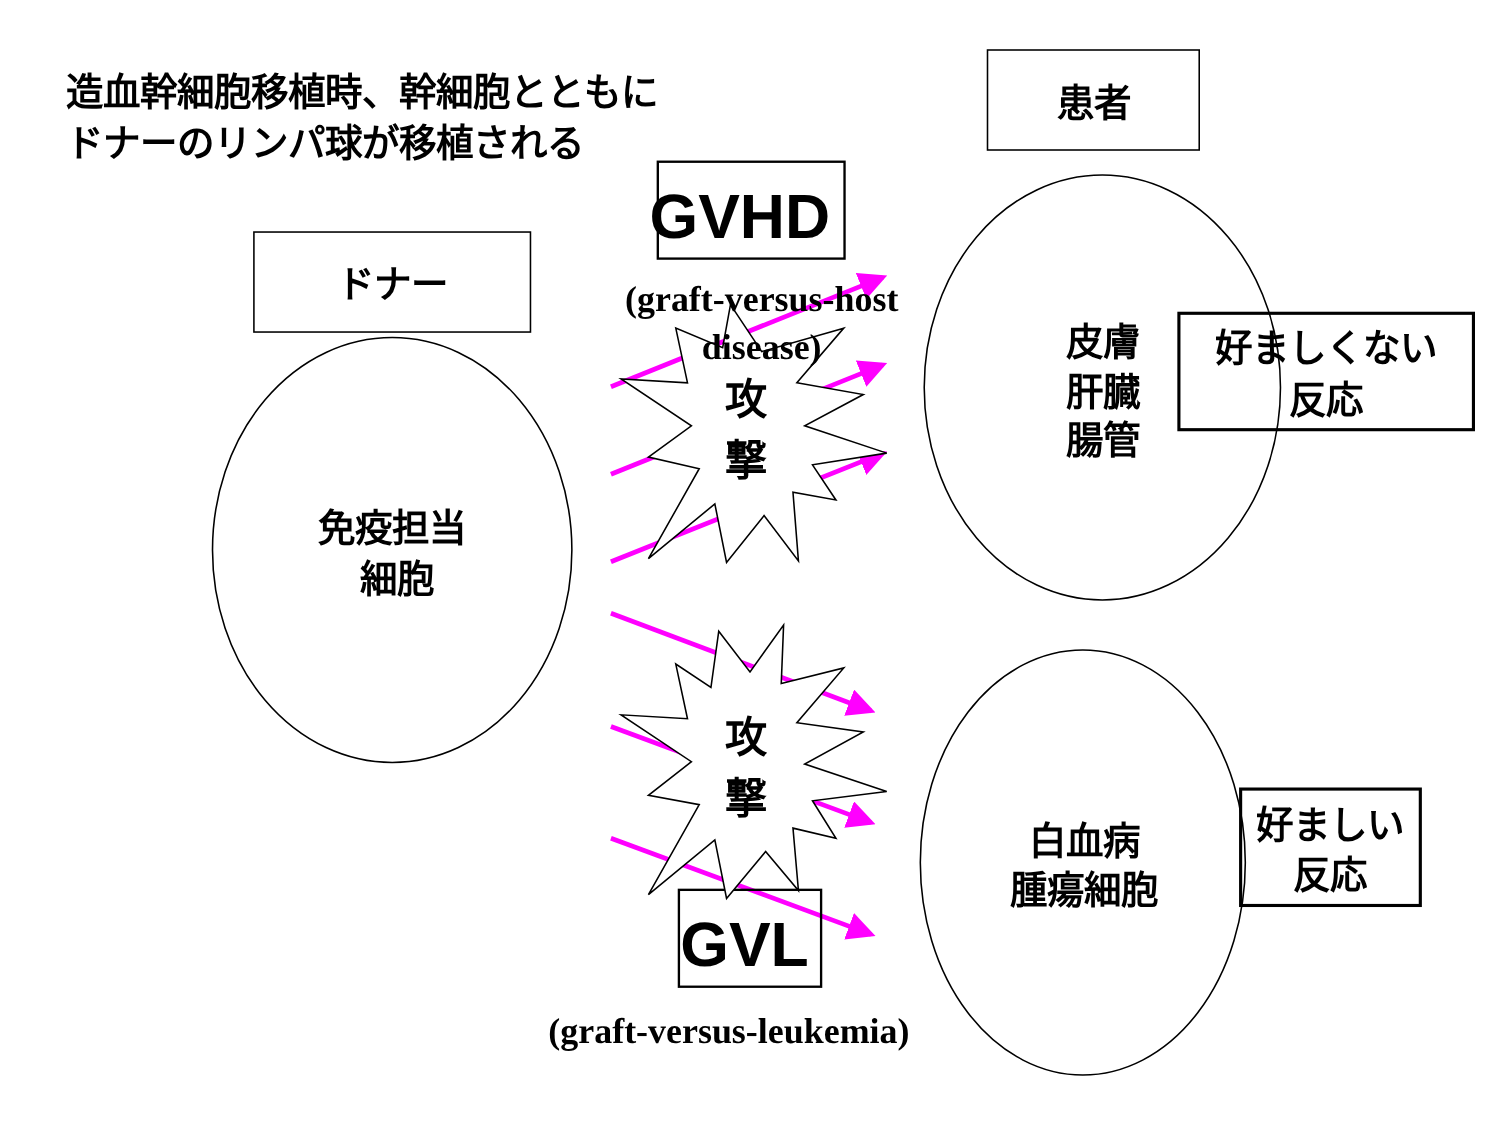造血幹細胞移植時、幹細胞とともに
ドナーのリンパ球が移植される
患者
GVHD
(graft-versus-host
disease)
ドナー
攻
撃
皮膚
肝臓
腸管
好ましくない
反応
免疫担当
細胞
攻
撃
白血病
腫瘍細胞
好ましい
反応
GVL
(graft-versus-leukemia)